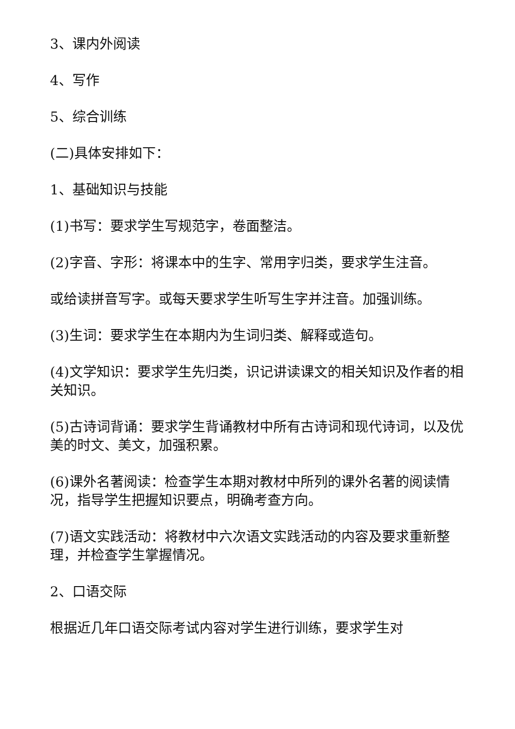3、课内外阅读
4、写作
5、综合训练
(二)具体安排如下：
1、基础知识与技能
(1)书写：要求学生写规范字，卷面整洁。
(2)字音、字形：将课本中的生字、常用字归类，要求学生注音。
或给读拼音写字。或每天要求学生听写生字并注音。加强训练。
(3)生词：要求学生在本期内为生词归类、解释或造句。
(4)文学知识：要求学生先归类，识记讲读课文的相关知识及作者的相关知识。
(5)古诗词背诵：要求学生背诵教材中所有古诗词和现代诗词，以及优美的时文、美文，加强积累。
(6)课外名著阅读：检查学生本期对教材中所列的课外名著的阅读情况，指导学生把握知识要点，明确考查方向。
(7)语文实践活动：将教材中六次语文实践活动的内容及要求重新整理，并检查学生掌握情况。
2、口语交际
根据近几年口语交际考试内容对学生进行训练，要求学生对